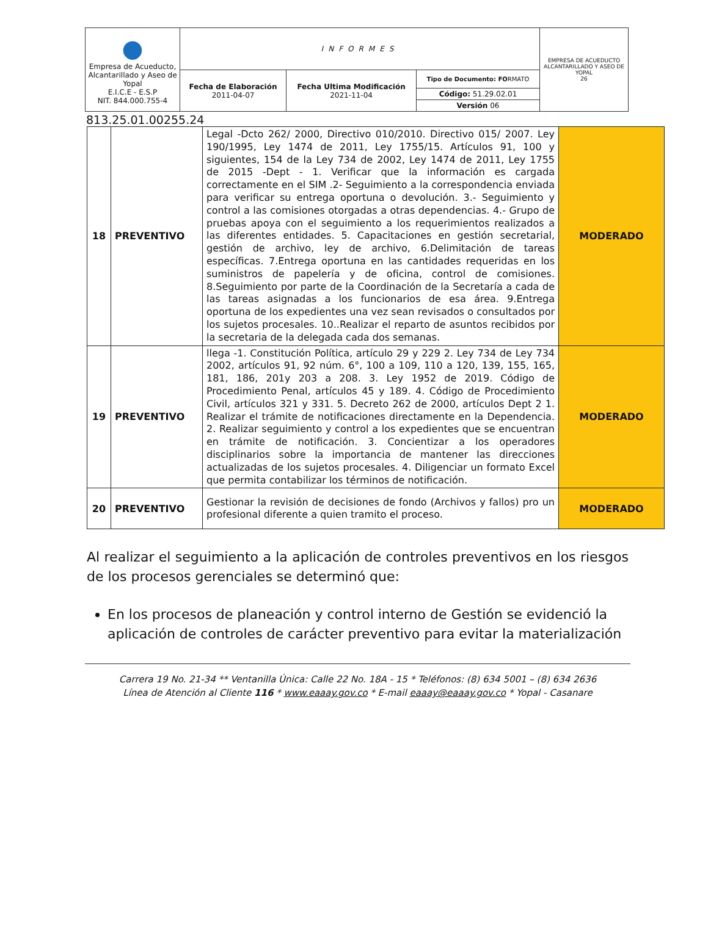| ● Empresa de Acueducto, Alcantarillado y Aseo de Yopal E.I.C.E - E.S.P NIT. 844.000.755-4 | INFORMES | | | EMPRESA DE ACUEDUCTO ALCANTARILLADO Y ASEO DE YOPAL 26 |
| | Fecha de Elaboración 2011-04-07 | Fecha Ultima Modificación 2021-11-04 | Tipo de Documento: FO RMATO | |
| | | | Código: 51.29.02.01 | |
| | | | Versión 06 | |
813.25.01.00255.24
| 18 | PREVENTIVO | Legal -Dcto 262/ 2000, Directivo 010/2010. Directivo 015/ 2007. Ley 190/1995, Ley 1474 de 2011, Ley 1755/15. Artículos 91, 100 y siguientes, 154 de la Ley 734 de 2002, Ley 1474 de 2011, Ley 1755 de 2015 -Dept - 1. Verificar que la información es cargada correctamente en el SIM .2- Seguimiento a la correspondencia enviada para verificar su entrega oportuna o devolución. 3.- Seguimiento y control a las comisiones otorgadas a otras dependencias. 4.- Grupo de pruebas apoya con el seguimiento a los requerimientos realizados a las diferentes entidades. 5. Capacitaciones en gestión secretarial, gestión de archivo, ley de archivo, 6.Delimitación de tareas específicas. 7.Entrega oportuna en las cantidades requeridas en los suministros de papelería y de oficina, control de comisiones. 8.Seguimiento por parte de la Coordinación de la Secretaría a cada de las tareas asignadas a los funcionarios de esa área. 9.Entrega oportuna de los expedientes una vez sean revisados o consultados por los sujetos procesales. 10..Realizar el reparto de asuntos recibidos por la secretaria de la delegada cada dos semanas. | MODERADO |
| 19 | PREVENTIVO | llega -1. Constitución Política, artículo 29 y 229 2. Ley 734 de Ley 734 2002, artículos 91, 92 núm. 6°, 100 a 109, 110 a 120, 139, 155, 165, 181, 186, 201y 203 a 208. 3. Ley 1952 de 2019. Código de Procedimiento Penal, artículos 45 y 189. 4. Código de Procedimiento Civil, artículos 321 y 331. 5. Decreto 262 de 2000, artículos Dept 2 1. Realizar el trámite de notificaciones directamente en la Dependencia. 2. Realizar seguimiento y control a los expedientes que se encuentran en trámite de notificación. 3. Concientizar a los operadores disciplinarios sobre la importancia de mantener las direcciones actualizadas de los sujetos procesales. 4. Diligenciar un formato Excel que permita contabilizar los términos de notificación. | MODERADO |
| 20 | PREVENTIVO | Gestionar la revisión de decisiones de fondo (Archivos y fallos) pro un profesional diferente a quien tramito el proceso. | MODERADO |
Al realizar el seguimiento a la aplicación de controles preventivos en los riesgos de los procesos gerenciales se determinó que:
En los procesos de planeación y control interno de Gestión se evidenció la aplicación de controles de carácter preventivo para evitar la materialización
Carrera 19 No. 21-34 ** Ventanilla Única: Calle 22 No. 18A - 15 * Teléfonos: (8) 634 5001 – (8) 634 2636
Línea de Atención al Cliente 116 * www.eaaay.gov.co * E-mail eaaay@eaaay.gov.co * Yopal - Casanare